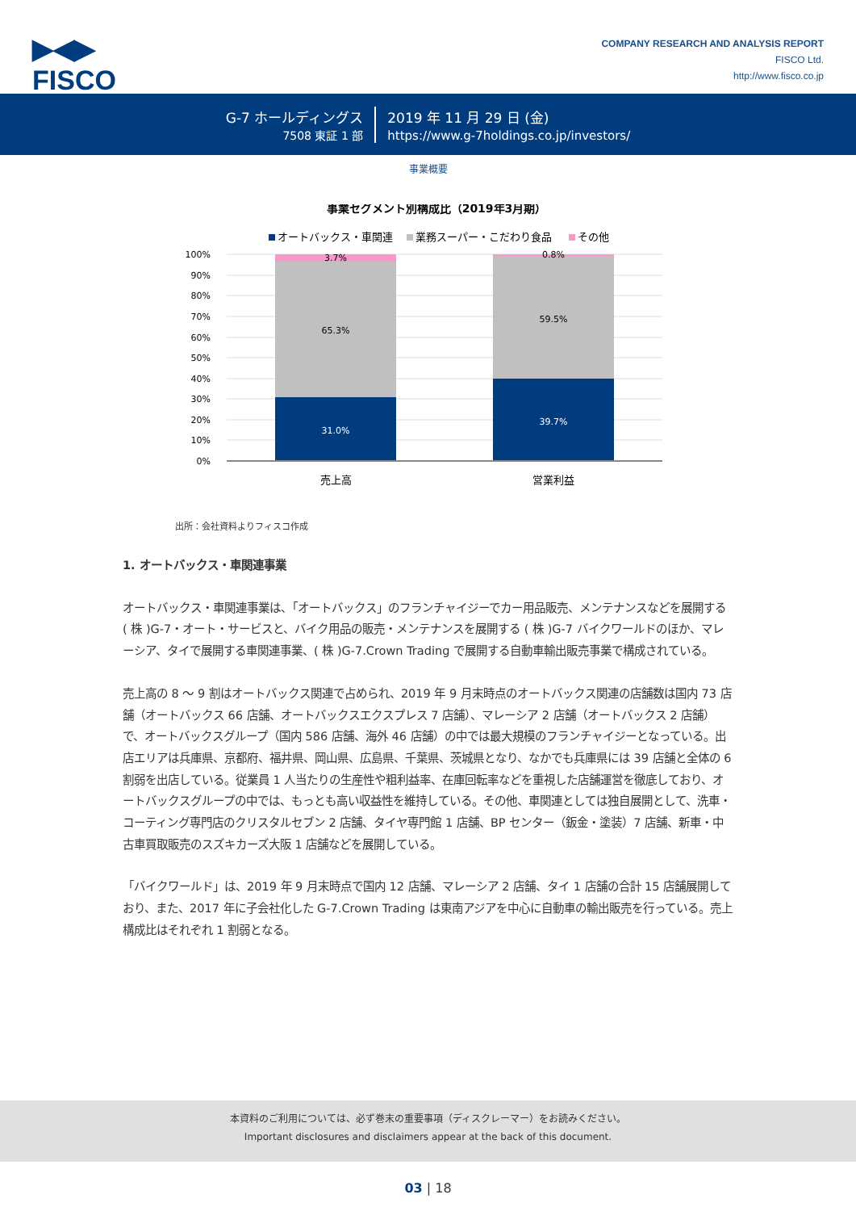▶◀▶
FISCO
COMPANY RESEARCH AND ANALYSIS REPORT
FISCO Ltd.
http://www.fisco.co.jp
G-7 ホールディングス
7508 東証 1 部
2019 年 11 月 29 日 (金)
https://www.g-7holdings.co.jp/investors/
事業概要
事業セグメント別構成比（2019年3月期）
オートバックス・車関連
業務スーパー・こだわり食品
その他
100%
90%
80%
70%
60%
50%
40%
30%
20%
10%
0%
3.7%
65.3%
31.0%
0.8%
59.5%
39.7%
売上高
営業利益
出所：会社資料よりフィスコ作成
1. オートバックス・車関連事業
オートバックス・車関連事業は、「オートバックス」のフランチャイジーでカー用品販売、メンテナンスなどを展開する ( 株 )G-7・オート・サービスと、バイク用品の販売・メンテナンスを展開する ( 株 )G-7 バイクワールドのほか、マレーシア、タイで展開する車関連事業、( 株 )G-7.Crown Trading で展開する自動車輸出販売事業で構成されている。
売上高の 8 ～ 9 割はオートバックス関連で占められ、2019 年 9 月末時点のオートバックス関連の店舗数は国内 73 店舗（オートバックス 66 店舗、オートバックスエクスプレス 7 店舗）、マレーシア 2 店舗（オートバックス 2 店舗）で、オートバックスグループ（国内 586 店舗、海外 46 店舗）の中では最大規模のフランチャイジーとなっている。出店エリアは兵庫県、京都府、福井県、岡山県、広島県、千葉県、茨城県となり、なかでも兵庫県には 39 店舗と全体の 6 割弱を出店している。従業員 1 人当たりの生産性や粗利益率、在庫回転率などを重視した店舗運営を徹底しており、オートバックスグループの中では、もっとも高い収益性を維持している。その他、車関連としては独自展開として、洗車・コーティング専門店のクリスタルセブン 2 店舗、タイヤ専門館 1 店舗、BP センター（鈑金・塗装）7 店舗、新車・中古車買取販売のスズキカーズ大阪 1 店舗などを展開している。
「バイクワールド」は、2019 年 9 月末時点で国内 12 店舗、マレーシア 2 店舗、タイ 1 店舗の合計 15 店舗展開しており、また、2017 年に子会社化した G-7.Crown Trading は東南アジアを中心に自動車の輸出販売を行っている。売上構成比はそれぞれ 1 割弱となる。
本資料のご利用については、必ず巻末の重要事項（ディスクレーマー）をお読みください。
Important disclosures and disclaimers appear at the back of this document.
03 | 18